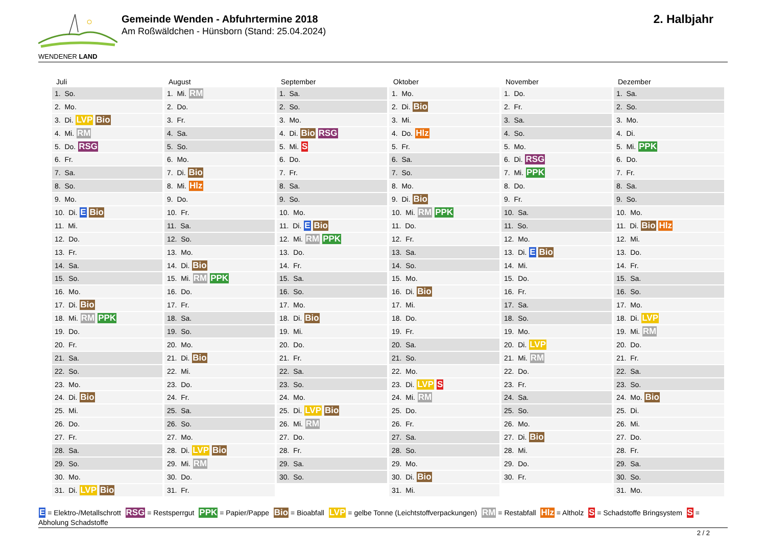WENDENER LAND
Gemeinde Wenden - Abfuhrtermine 2018
Am Roßwäldchen - Hünsborn (Stand: 25.04.2024)
2. Halbjahr
Juli
| 1. So. |
| 2. Mo. |
| 3. Di. LVP Bio |
| 4. Mi. RM |
| 5. Do. RSG |
| 6. Fr. |
| 7. Sa. |
| 8. So. |
| 9. Mo. |
| 10. Di. E Bio |
| 11. Mi. |
| 12. Do. |
| 13. Fr. |
| 14. Sa. |
| 15. So. |
| 16. Mo. |
| 17. Di. Bio |
| 18. Mi. RM PPK |
| 19. Do. |
| 20. Fr. |
| 21. Sa. |
| 22. So. |
| 23. Mo. |
| 24. Di. Bio |
| 25. Mi. |
| 26. Do. |
| 27. Fr. |
| 28. Sa. |
| 29. So. |
| 30. Mo. |
| 31. Di. LVP Bio |
August
| 1. Mi. RM |
| 2. Do. |
| 3. Fr. |
| 4. Sa. |
| 5. So. |
| 6. Mo. |
| 7. Di. Bio |
| 8. Mi. Hlz |
| 9. Do. |
| 10. Fr. |
| 11. Sa. |
| 12. So. |
| 13. Mo. |
| 14. Di. Bio |
| 15. Mi. RM PPK |
| 16. Do. |
| 17. Fr. |
| 18. Sa. |
| 19. So. |
| 20. Mo. |
| 21. Di. Bio |
| 22. Mi. |
| 23. Do. |
| 24. Fr. |
| 25. Sa. |
| 26. So. |
| 27. Mo. |
| 28. Di. LVP Bio |
| 29. Mi. RM |
| 30. Do. |
| 31. Fr. |
September
| 1. Sa. |
| 2. So. |
| 3. Mo. |
| 4. Di. Bio RSG |
| 5. Mi. S |
| 6. Do. |
| 7. Fr. |
| 8. Sa. |
| 9. So. |
| 10. Mo. |
| 11. Di. E Bio |
| 12. Mi. RM PPK |
| 13. Do. |
| 14. Fr. |
| 15. Sa. |
| 16. So. |
| 17. Mo. |
| 18. Di. Bio |
| 19. Mi. |
| 20. Do. |
| 21. Fr. |
| 22. Sa. |
| 23. So. |
| 24. Mo. |
| 25. Di. LVP Bio |
| 26. Mi. RM |
| 27. Do. |
| 28. Fr. |
| 29. Sa. |
| 30. So. |
Oktober
| 1. Mo. |
| 2. Di. Bio |
| 3. Mi. |
| 4. Do. Hlz |
| 5. Fr. |
| 6. Sa. |
| 7. So. |
| 8. Mo. |
| 9. Di. Bio |
| 10. Mi. RM PPK |
| 11. Do. |
| 12. Fr. |
| 13. Sa. |
| 14. So. |
| 15. Mo. |
| 16. Di. Bio |
| 17. Mi. |
| 18. Do. |
| 19. Fr. |
| 20. Sa. |
| 21. So. |
| 22. Mo. |
| 23. Di. LVP S |
| 24. Mi. RM |
| 25. Do. |
| 26. Fr. |
| 27. Sa. |
| 28. So. |
| 29. Mo. |
| 30. Di. Bio |
| 31. Mi. |
November
| 1. Do. |
| 2. Fr. |
| 3. Sa. |
| 4. So. |
| 5. Mo. |
| 6. Di. RSG |
| 7. Mi. PPK |
| 8. Do. |
| 9. Fr. |
| 10. Sa. |
| 11. So. |
| 12. Mo. |
| 13. Di. E Bio |
| 14. Mi. |
| 15. Do. |
| 16. Fr. |
| 17. Sa. |
| 18. So. |
| 19. Mo. |
| 20. Di. LVP |
| 21. Mi. RM |
| 22. Do. |
| 23. Fr. |
| 24. Sa. |
| 25. So. |
| 26. Mo. |
| 27. Di. Bio |
| 28. Mi. |
| 29. Do. |
| 30. Fr. |
Dezember
| 1. Sa. |
| 2. So. |
| 3. Mo. |
| 4. Di. |
| 5. Mi. PPK |
| 6. Do. |
| 7. Fr. |
| 8. Sa. |
| 9. So. |
| 10. Mo. |
| 11. Di. Bio Hlz |
| 12. Mi. |
| 13. Do. |
| 14. Fr. |
| 15. Sa. |
| 16. So. |
| 17. Mo. |
| 18. Di. LVP |
| 19. Mi. RM |
| 20. Do. |
| 21. Fr. |
| 22. Sa. |
| 23. So. |
| 24. Mo. Bio |
| 25. Di. |
| 26. Mi. |
| 27. Do. |
| 28. Fr. |
| 29. Sa. |
| 30. So. |
| 31. Mo. |
E = Elektro-/Metallschrott RSG = Restsperrgut PPK = Papier/Pappe Bio = Bioabfall LVP = gelbe Tonne (Leichtstoffverpackungen) RM = Restabfall Hlz = Altholz S = Schadstoffe Bringsystem S = Abholung Schadstoffe
2 / 2